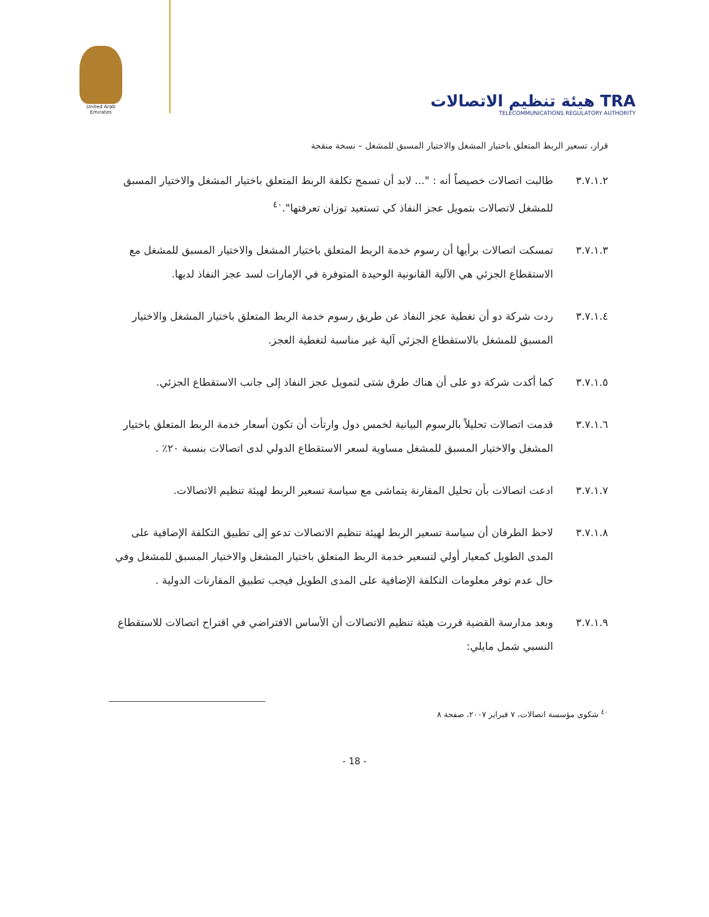United Arab Emirates
هيئة تنظيم الاتصالات TRA
TELECOMMUNICATIONS REGULATORY AUTHORITY
قرار، تسعير الربط المتعلق باختيار المشغل والاختيار المسبق للمشغل – نسخة منقحة
٣.٧.١.٢ طالبت اتصالات خصيصاً أنه : "... لابد أن تسمح تكلفة الربط المتعلق باختيار المشغل والاختيار المسبق للمشغل لاتصالات بتمويل عجز النفاذ كي تستعيد توزان تعرفتها".<sup>٤٠</sup>
٣.٧.١.٣ تمسكت اتصالات برأيها أن رسوم خدمة الربط المتعلق باختيار المشغل والاختيار المسبق للمشغل مع الاستقطاع الجزئي هي الآلية القانونية الوحيدة المتوفرة في الإمارات لسد عجز النفاذ لديها.
٣.٧.١.٤ ردت شركة دو أن تغطية عجز النفاذ عن طريق رسوم خدمة الربط المتعلق باختيار المشغل والاختيار المسبق للمشغل بالاستقطاع الجزئي آلية غير مناسبة لتغطية العجز.
٣.٧.١.٥ كما أكدت شركة دو على أن هناك طرق شتى لتمويل عجز النفاذ إلى جانب الاستقطاع الجزئي.
٣.٧.١.٦ قدمت اتصالات تحليلاً بالرسوم البيانية لخمس دول وارتأت أن تكون أسعار خدمة الربط المتعلق باختيار المشغل والاختيار المسبق للمشغل مساوية لسعر الاستقطاع الدولي لدى اتصالات بنسبة ٢٠٪ .
٣.٧.١.٧ ادعت اتصالات بأن تحليل المقارنة يتماشى مع سياسة تسعير الربط لهيئة تنظيم الاتصالات.
٣.٧.١.٨ لاحظ الطرفان أن سياسة تسعير الربط لهيئة تنظيم الاتصالات تدعو إلى تطبيق التكلفة الإضافية على المدى الطويل كمعيار أولي لتسعير خدمة الربط المتعلق باختيار المشغل والاختيار المسبق للمشغل وفي حال عدم توفر معلومات التكلفة الإضافية على المدى الطويل فيجب تطبيق المقارنات الدولية .
٣.٧.١.٩ وبعد مدارسة القضية قررت هيئة تنظيم الاتصالات أن الأساس الافتراضي في اقتراح اتصالات للاستقطاع النسبي شمل مايلي:
<sup>٤٠</sup> شكوى مؤسسة اتصالات، ٧ فبراير ٢٠٠٧، صفحة ٨
- 18 -